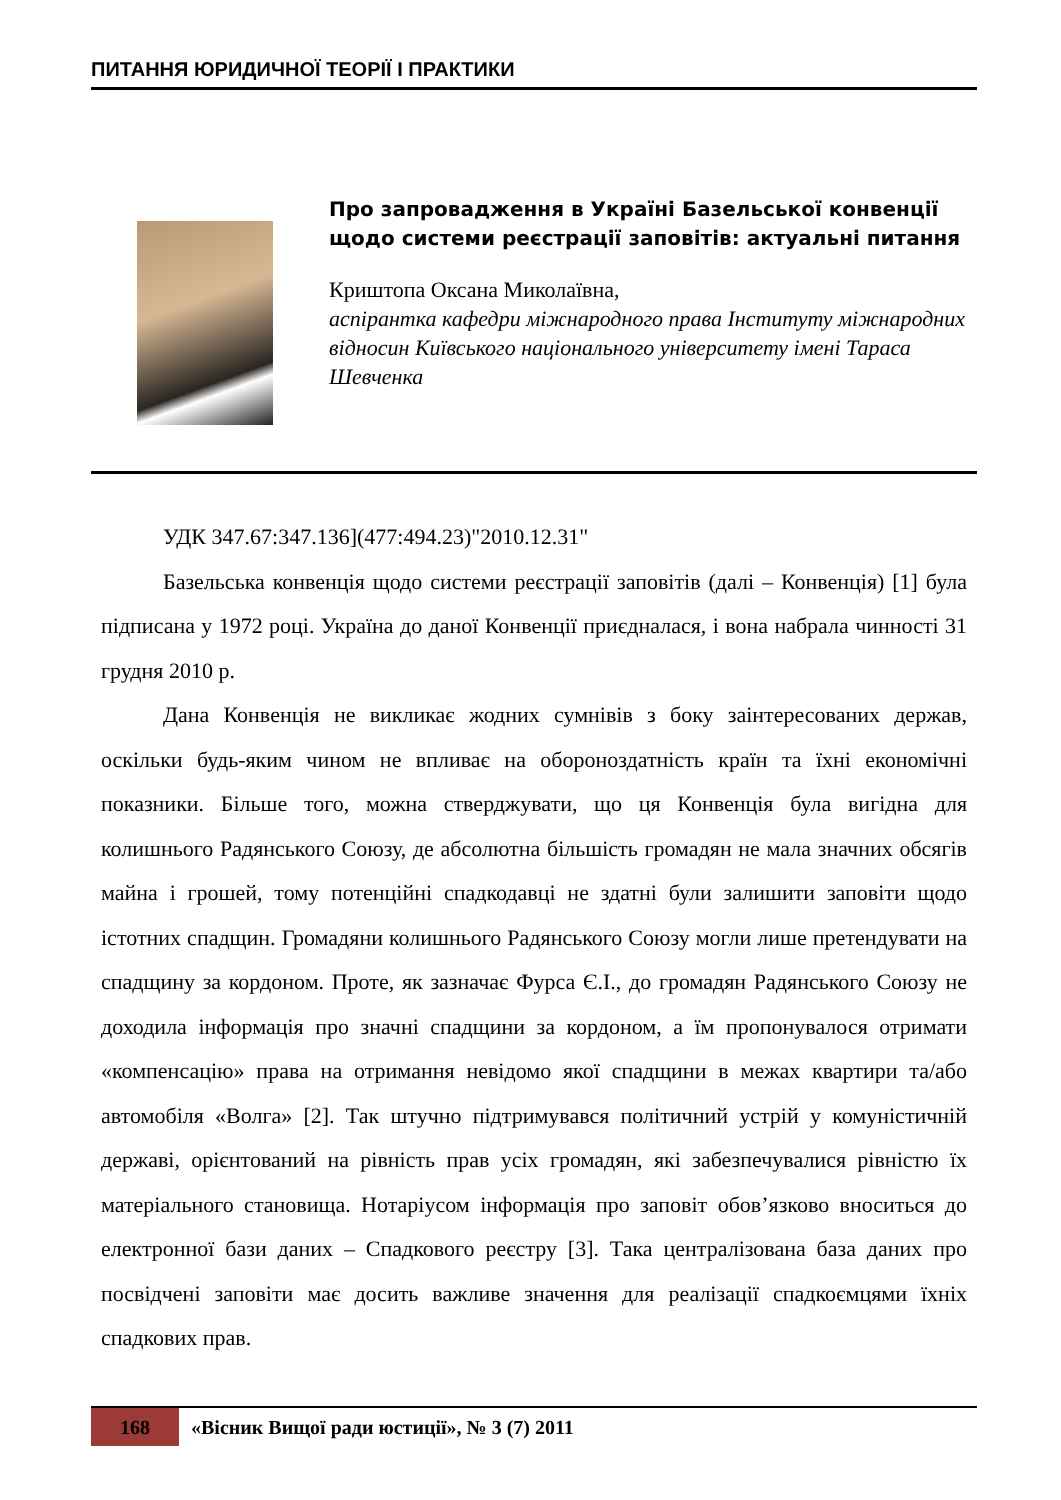ПИТАННЯ ЮРИДИЧНОЇ ТЕОРІЇ І ПРАКТИКИ
Про запровадження в Україні Базельської конвенції щодо системи реєстрації заповітів: актуальні питання
Криштопа Оксана Миколаївна,
аспірантка кафедри міжнародного права Інституту міжнародних відносин Київського національного університету імені Тараса Шевченка
УДК 347.67:347.136](477:494.23)"2010.12.31"
Базельська конвенція щодо системи реєстрації заповітів (далі – Конвенція) [1] була підписана у 1972 році. Україна до даної Конвенції приєдналася, і вона набрала чинності 31 грудня 2010 р.
Дана Конвенція не викликає жодних сумнівів з боку заінтересованих держав, оскільки будь-яким чином не впливає на обороноздатність країн та їхні економічні показники. Більше того, можна стверджувати, що ця Конвенція була вигідна для колишнього Радянського Союзу, де абсолютна більшість громадян не мала значних обсягів майна і грошей, тому потенційні спадкодавці не здатні були залишити заповіти щодо істотних спадщин. Громадяни колишнього Радянського Союзу могли лише претендувати на спадщину за кордоном. Проте, як зазначає Фурса Є.І., до громадян Радянського Союзу не доходила інформація про значні спадщини за кордоном, а їм пропонувалося отримати «компенсацію» права на отримання невідомо якої спадщини в межах квартири та/або автомобіля «Волга» [2]. Так штучно підтримувався політичний устрій у комуністичній державі, орієнтований на рівність прав усіх громадян, які забезпечувалися рівністю їх матеріального становища. Нотаріусом інформація про заповіт обов’язково вноситься до електронної бази даних – Спадкового реєстру [3]. Така централізована база даних про посвідчені заповіти має досить важливе значення для реалізації спадкоємцями їхніх спадкових прав.
168
«Вісник Вищої ради юстиції», № 3 (7) 2011